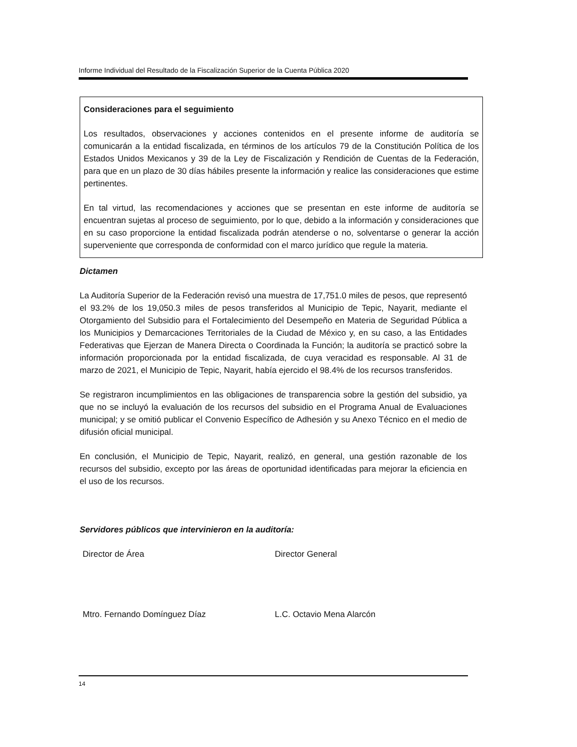Informe Individual del Resultado de la Fiscalización Superior de la Cuenta Pública 2020
Consideraciones para el seguimiento
Los resultados, observaciones y acciones contenidos en el presente informe de auditoría se comunicarán a la entidad fiscalizada, en términos de los artículos 79 de la Constitución Política de los Estados Unidos Mexicanos y 39 de la Ley de Fiscalización y Rendición de Cuentas de la Federación, para que en un plazo de 30 días hábiles presente la información y realice las consideraciones que estime pertinentes.
En tal virtud, las recomendaciones y acciones que se presentan en este informe de auditoría se encuentran sujetas al proceso de seguimiento, por lo que, debido a la información y consideraciones que en su caso proporcione la entidad fiscalizada podrán atenderse o no, solventarse o generar la acción superveniente que corresponda de conformidad con el marco jurídico que regule la materia.
Dictamen
La Auditoría Superior de la Federación revisó una muestra de 17,751.0 miles de pesos, que representó el 93.2% de los 19,050.3 miles de pesos transferidos al Municipio de Tepic, Nayarit, mediante el Otorgamiento del Subsidio para el Fortalecimiento del Desempeño en Materia de Seguridad Pública a los Municipios y Demarcaciones Territoriales de la Ciudad de México y, en su caso, a las Entidades Federativas que Ejerzan de Manera Directa o Coordinada la Función; la auditoría se practicó sobre la información proporcionada por la entidad fiscalizada, de cuya veracidad es responsable. Al 31 de marzo de 2021, el Municipio de Tepic, Nayarit, había ejercido el 98.4% de los recursos transferidos.
Se registraron incumplimientos en las obligaciones de transparencia sobre la gestión del subsidio, ya que no se incluyó la evaluación de los recursos del subsidio en el Programa Anual de Evaluaciones municipal; y se omitió publicar el Convenio Específico de Adhesión y su Anexo Técnico en el medio de difusión oficial municipal.
En conclusión, el Municipio de Tepic, Nayarit, realizó, en general, una gestión razonable de los recursos del subsidio, excepto por las áreas de oportunidad identificadas para mejorar la eficiencia en el uso de los recursos.
Servidores públicos que intervinieron en la auditoría:
Director de Área Director General
Mtro. Fernando Domínguez Díaz L.C. Octavio Mena Alarcón
14